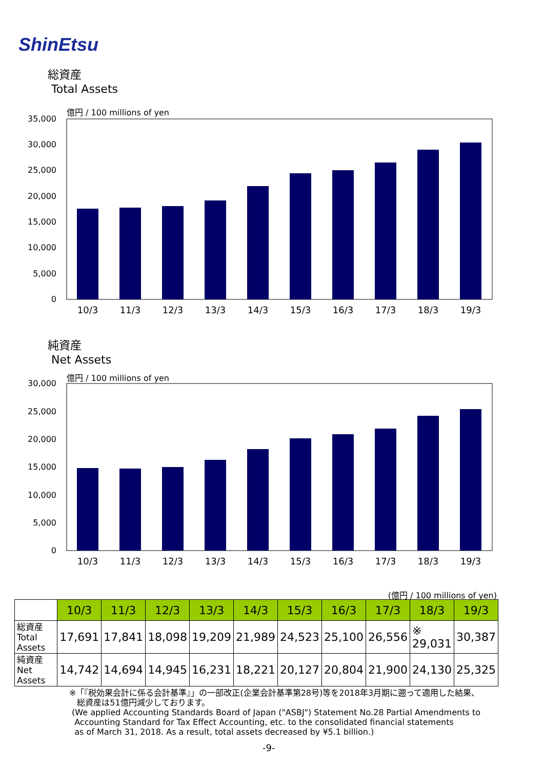ShinEtsu
総資産
Total Assets
億円 / 100 millions of yen
35,000
30,000
25,000
20,000
15,000
10,000
5,000
0
10/3
11/3
12/3
13/3
14/3
15/3
16/3
17/3
18/3
19/3
純資産
Net Assets
億円 / 100 millions of yen
30,000
25,000
20,000
15,000
10,000
5,000
0
10/3
11/3
12/3
13/3
14/3
15/3
16/3
17/3
18/3
19/3
(億円 / 100 millions of yen)
| | 10/3 | 11/3 | 12/3 | 13/3 | 14/3 | 15/3 | 16/3 | 17/3 | 18/3 | 19/3 |
| 総資産 Total Assets | 17,691 | 17,841 | 18,098 | 19,209 | 21,989 | 24,523 | 25,100 | 26,556 | ※ 29,031 | 30,387 |
| 純資産 Net Assets | 14,742 | 14,694 | 14,945 | 16,231 | 18,221 | 20,127 | 20,804 | 21,900 | 24,130 | 25,325 |
※「『税効果会計に係る会計基準』」の一部改正(企業会計基準第28号)等を2018年3月期に遡って適用した結果、
総資産は51億円減少しております。
(We applied Accounting Standards Board of Japan ("ASBJ") Statement No.28 Partial Amendments to
Accounting Standard for Tax Effect Accounting, etc. to the consolidated financial statements
as of March 31, 2018. As a result, total assets decreased by ¥5.1 billion.)
-9-